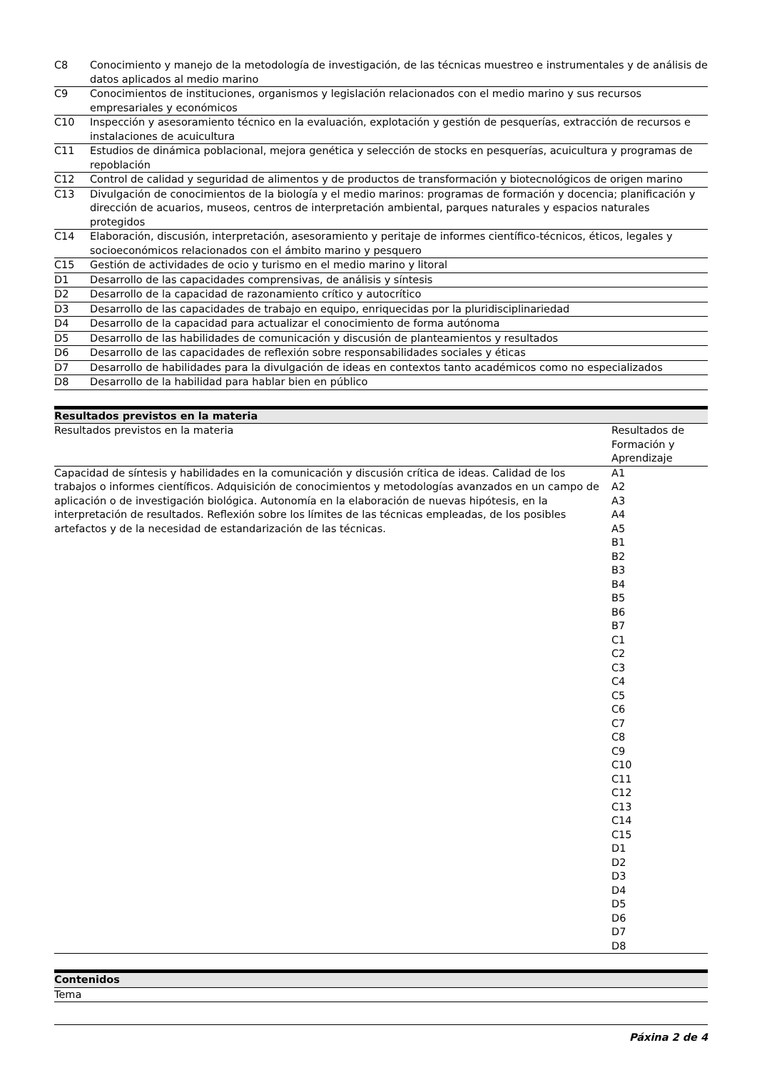| C8 | Conocimiento y manejo de la metodología de investigación, de las técnicas muestreo e instrumentales y de análisis de datos aplicados al medio marino |
| C9 | Conocimientos de instituciones, organismos y legislación relacionados con el medio marino y sus recursos empresariales y económicos |
| C10 | Inspección y asesoramiento técnico en la evaluación, explotación y gestión de pesquerías, extracción de recursos e instalaciones de acuicultura |
| C11 | Estudios de dinámica poblacional, mejora genética y selección de stocks en pesquerías, acuicultura y programas de repoblación |
| C12 | Control de calidad y seguridad de alimentos y de productos de transformación y biotecnológicos de origen marino |
| C13 | Divulgación de conocimientos de la biología y el medio marinos: programas de formación y docencia; planificación y dirección de acuarios, museos, centros de interpretación ambiental, parques naturales y espacios naturales protegidos |
| C14 | Elaboración, discusión, interpretación, asesoramiento y peritaje de informes científico-técnicos, éticos, legales y socioeconómicos relacionados con el ámbito marino y pesquero |
| C15 | Gestión de actividades de ocio y turismo en el medio marino y litoral |
| D1 | Desarrollo de las capacidades comprensivas, de análisis y síntesis |
| D2 | Desarrollo de la capacidad de razonamiento crítico y autocrítico |
| D3 | Desarrollo de las capacidades de trabajo en equipo, enriquecidas por la pluridisciplinariedad |
| D4 | Desarrollo de la capacidad para actualizar el conocimiento de forma autónoma |
| D5 | Desarrollo de las habilidades de comunicación y discusión de planteamientos y resultados |
| D6 | Desarrollo de las capacidades de reflexión sobre responsabilidades sociales y éticas |
| D7 | Desarrollo de habilidades para la divulgación de ideas en contextos tanto académicos como no especializados |
| D8 | Desarrollo de la habilidad para hablar bien en público |
Resultados previstos en la materia
| Resultados previstos en la materia | Resultados de Formación y Aprendizaje |
| --- | --- |
| Capacidad de síntesis y habilidades en la comunicación y discusión crítica de ideas. Calidad de los trabajos o informes científicos. Adquisición de conocimientos y metodologías avanzados en un campo de aplicación o de investigación biológica. Autonomía en la elaboración de nuevas hipótesis, en la interpretación de resultados. Reflexión sobre los límites de las técnicas empleadas, de los posibles artefactos y de la necesidad de estandarización de las técnicas. | A1 A2 A3 A4 A5 B1 B2 B3 B4 B5 B6 B7 C1 C2 C3 C4 C5 C6 C7 C8 C9 C10 C11 C12 C13 C14 C15 D1 D2 D3 D4 D5 D6 D7 D8 |
Contenidos
Tema
Páxina 2 de 4